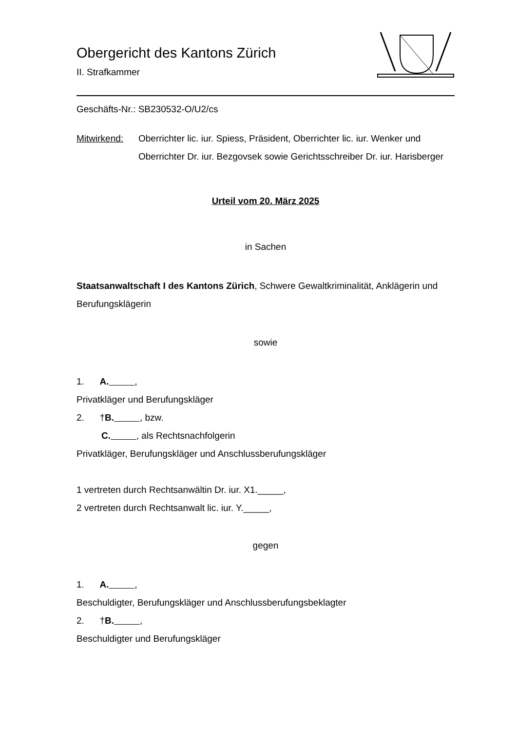Obergericht des Kantons Zürich
II. Strafkammer
Geschäfts-Nr.: SB230532-O/U2/cs
Mitwirkend: Oberrichter lic. iur. Spiess, Präsident, Oberrichter lic. iur. Wenker und Oberrichter Dr. iur. Bezgovsek sowie Gerichtsschreiber Dr. iur. Harisberger
Urteil vom 20. März 2025
in Sachen
Staatsanwaltschaft I des Kantons Zürich, Schwere Gewaltkriminalität, Anklägerin und Berufungsklägerin
sowie
1. A. ,
Privatkläger und Berufungskläger
2. †B. , bzw.
C. , als Rechtsnachfolgerin
Privatkläger, Berufungskläger und Anschlussberufungskläger
1 vertreten durch Rechtsanwältin Dr. iur. X1._____,
2 vertreten durch Rechtsanwalt lic. iur. Y._____,
gegen
1. A. ,
Beschuldigter, Berufungskläger und Anschlussberufungsbeklagter
2. †B. ,
Beschuldigter und Berufungskläger